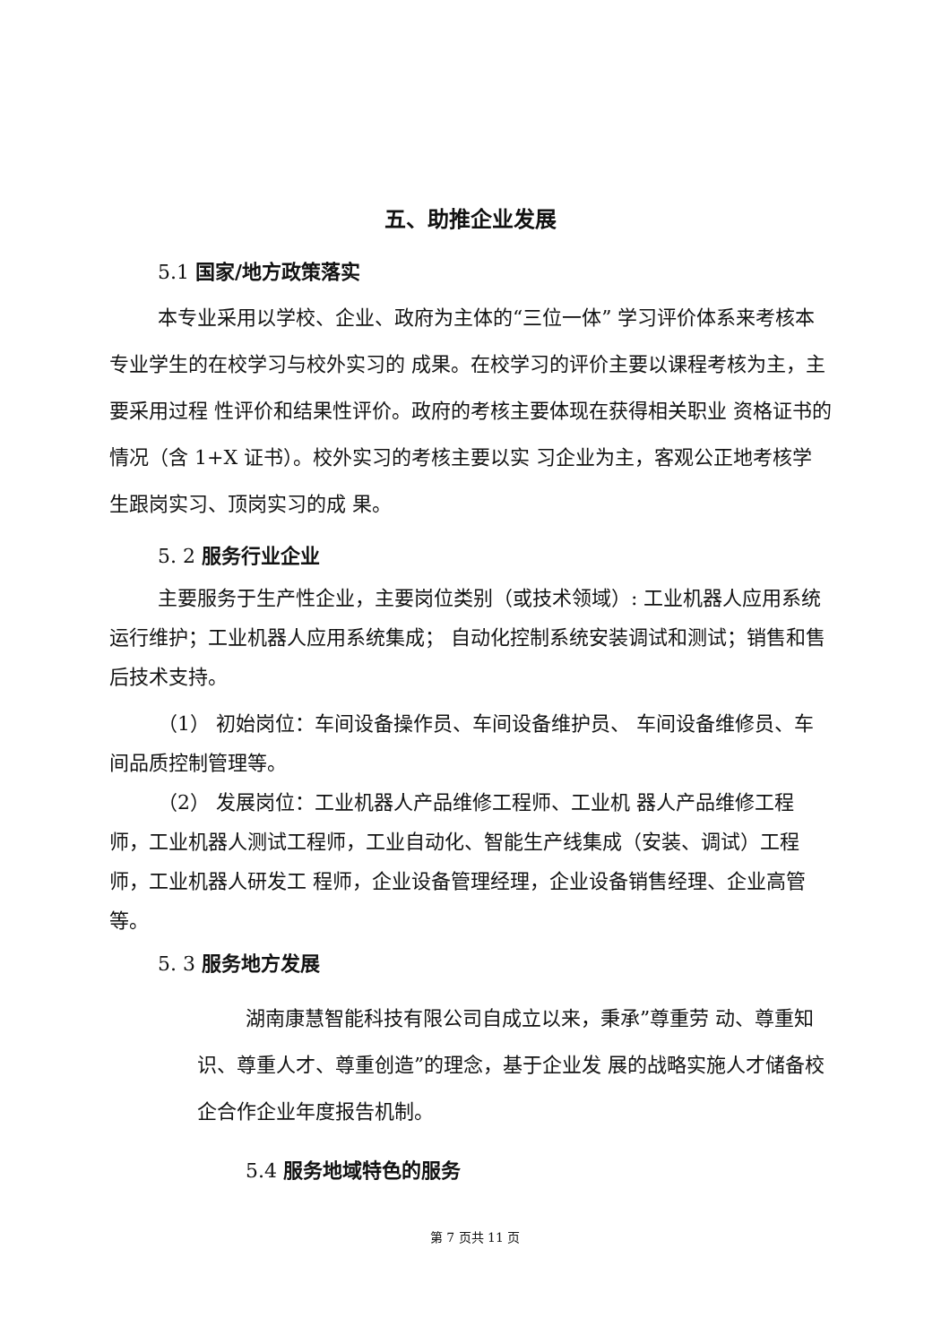五、助推企业发展
5.1 国家/地方政策落实
本专业采用以学校、企业、政府为主体的“三位一体” 学习评价体系来考核本专业学生的在校学习与校外实习的 成果。在校学习的评价主要以课程考核为主，主要采用过程 性评价和结果性评价。政府的考核主要体现在获得相关职业 资格证书的情况（含 1+X 证书）。校外实习的考核主要以实 习企业为主，客观公正地考核学生跟岗实习、顶岗实习的成 果。
5. 2 服务行业企业
主要服务于生产性企业，主要岗位类别（或技术领域）: 工业机器人应用系统运行维护；工业机器人应用系统集成； 自动化控制系统安装调试和测试；销售和售后技术支持。
（1） 初始岗位：车间设备操作员、车间设备维护员、 车间设备维修员、车间品质控制管理等。
（2） 发展岗位：工业机器人产品维修工程师、工业机 器人产品维修工程师，工业机器人测试工程师，工业自动化、智能生产线集成（安装、调试）工程师，工业机器人研发工 程师，企业设备管理经理，企业设备销售经理、企业高管等。
5. 3 服务地方发展
湖南康慧智能科技有限公司自成立以来，秉承”尊重劳 动、尊重知识、尊重人才、尊重创造”的理念，基于企业发 展的战略实施人才储备校企合作企业年度报告机制。
5.4 服务地域特色的服务
第 7 页共 11 页